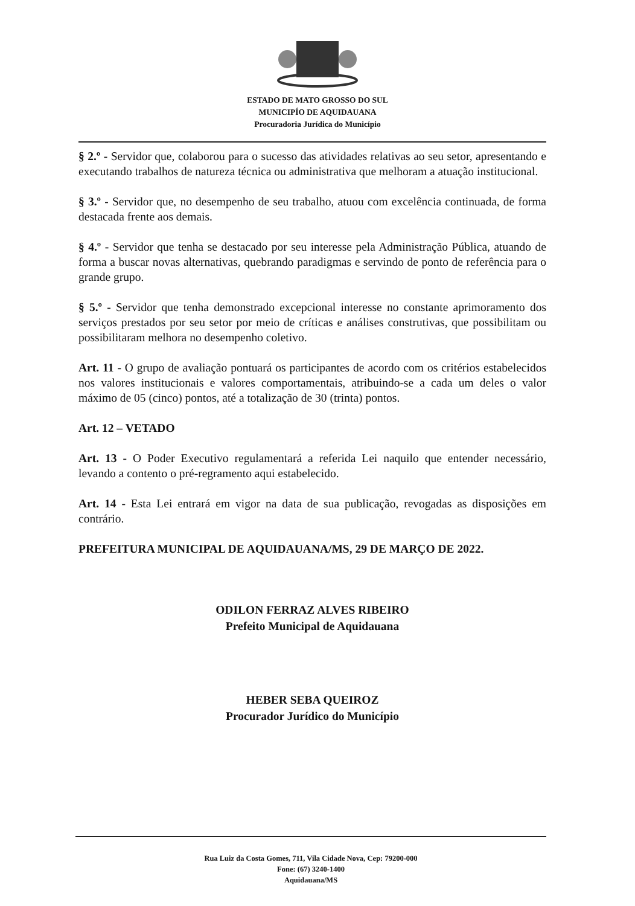ESTADO DE MATO GROSSO DO SUL
MUNICIPÍO DE AQUIDAUANA
Procuradoria Jurídica do Município
§ 2.º - Servidor que, colaborou para o sucesso das atividades relativas ao seu setor, apresentando e executando trabalhos de natureza técnica ou administrativa que melhoram a atuação institucional.
§ 3.º - Servidor que, no desempenho de seu trabalho, atuou com excelência continuada, de forma destacada frente aos demais.
§ 4.º - Servidor que tenha se destacado por seu interesse pela Administração Pública, atuando de forma a buscar novas alternativas, quebrando paradigmas e servindo de ponto de referência para o grande grupo.
§ 5.º - Servidor que tenha demonstrado excepcional interesse no constante aprimoramento dos serviços prestados por seu setor por meio de críticas e análises construtivas, que possibilitam ou possibilitaram melhora no desempenho coletivo.
Art. 11 - O grupo de avaliação pontuará os participantes de acordo com os critérios estabelecidos nos valores institucionais e valores comportamentais, atribuindo-se a cada um deles o valor máximo de 05 (cinco) pontos, até a totalização de 30 (trinta) pontos.
Art. 12 – VETADO
Art. 13 - O Poder Executivo regulamentará a referida Lei naquilo que entender necessário, levando a contento o pré-regramento aqui estabelecido.
Art. 14 - Esta Lei entrará em vigor na data de sua publicação, revogadas as disposições em contrário.
PREFEITURA MUNICIPAL DE AQUIDAUANA/MS, 29 DE MARÇO DE 2022.
ODILON FERRAZ ALVES RIBEIRO
Prefeito Municipal de Aquidauana
HEBER SEBA QUEIROZ
Procurador Jurídico do Município
Rua Luiz da Costa Gomes, 711, Vila Cidade Nova, Cep: 79200-000
Fone: (67) 3240-1400
Aquidauana/MS